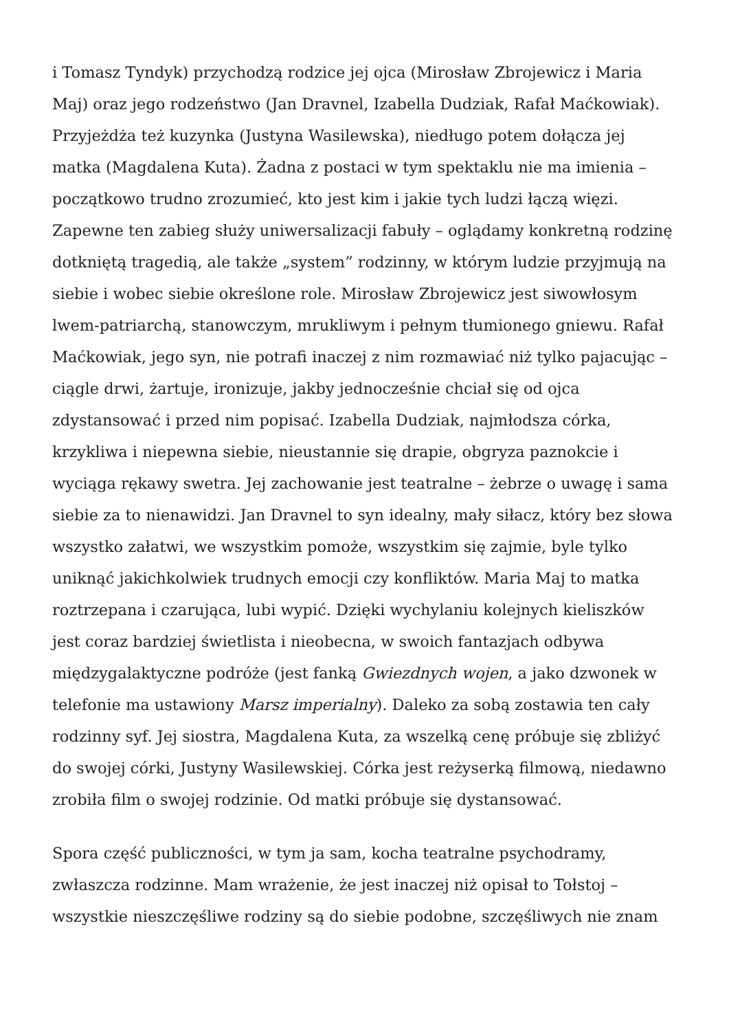i Tomasz Tyndyk) przychodzą rodzice jej ojca (Mirosław Zbrojewicz i Maria Maj) oraz jego rodzeństwo (Jan Dravnel, Izabella Dudziak, Rafał Maćkowiak). Przyjeżdża też kuzynka (Justyna Wasilewska), niedługo potem dołącza jej matka (Magdalena Kuta). Żadna z postaci w tym spektaklu nie ma imienia – początkowo trudno zrozumieć, kto jest kim i jakie tych ludzi łączą więzi. Zapewne ten zabieg służy uniwersalizacji fabuły – oglądamy konkretną rodzinę dotkniętą tragedią, ale także „system” rodzinny, w którym ludzie przyjmują na siebie i wobec siebie określone role. Mirosław Zbrojewicz jest siwowłosym lwem-patriarchą, stanowczym, mrukliwym i pełnym tłumionego gniewu. Rafał Maćkowiak, jego syn, nie potrafi inaczej z nim rozmawiać niż tylko pajacując – ciągle drwi, żartuje, ironizuje, jakby jednocześnie chciał się od ojca zdystansować i przed nim popisać. Izabella Dudziak, najmłodsza córka, krzykliwa i niepewna siebie, nieustannie się drapie, obgryza paznokcie i wyciąga rękawy swetra. Jej zachowanie jest teatralne – żebrze o uwagę i sama siebie za to nienawidzi. Jan Dravnel to syn idealny, mały siłacz, który bez słowa wszystko załatwi, we wszystkim pomoże, wszystkim się zajmie, byle tylko uniknąć jakichkolwiek trudnych emocji czy konfliktów. Maria Maj to matka roztrzepana i czarująca, lubi wypić. Dzięki wychylaniu kolejnych kieliszków jest coraz bardziej świetlista i nieobecna, w swoich fantazjach odbywa międzygalaktyczne podróże (jest fanką Gwiezdnych wojen, a jako dzwonek w telefonie ma ustawiony Marsz imperialny). Daleko za sobą zostawia ten cały rodzinny syf. Jej siostra, Magdalena Kuta, za wszelką cenę próbuje się zbliżyć do swojej córki, Justyny Wasilewskiej. Córka jest reżyserką filmową, niedawno zrobiła film o swojej rodzinie. Od matki próbuje się dystansować.
Spora część publiczności, w tym ja sam, kocha teatralne psychodramy, zwłaszcza rodzinne. Mam wrażenie, że jest inaczej niż opisał to Tołstoj – wszystkie nieszczęśliwe rodziny są do siebie podobne, szczęśliwych nie znam